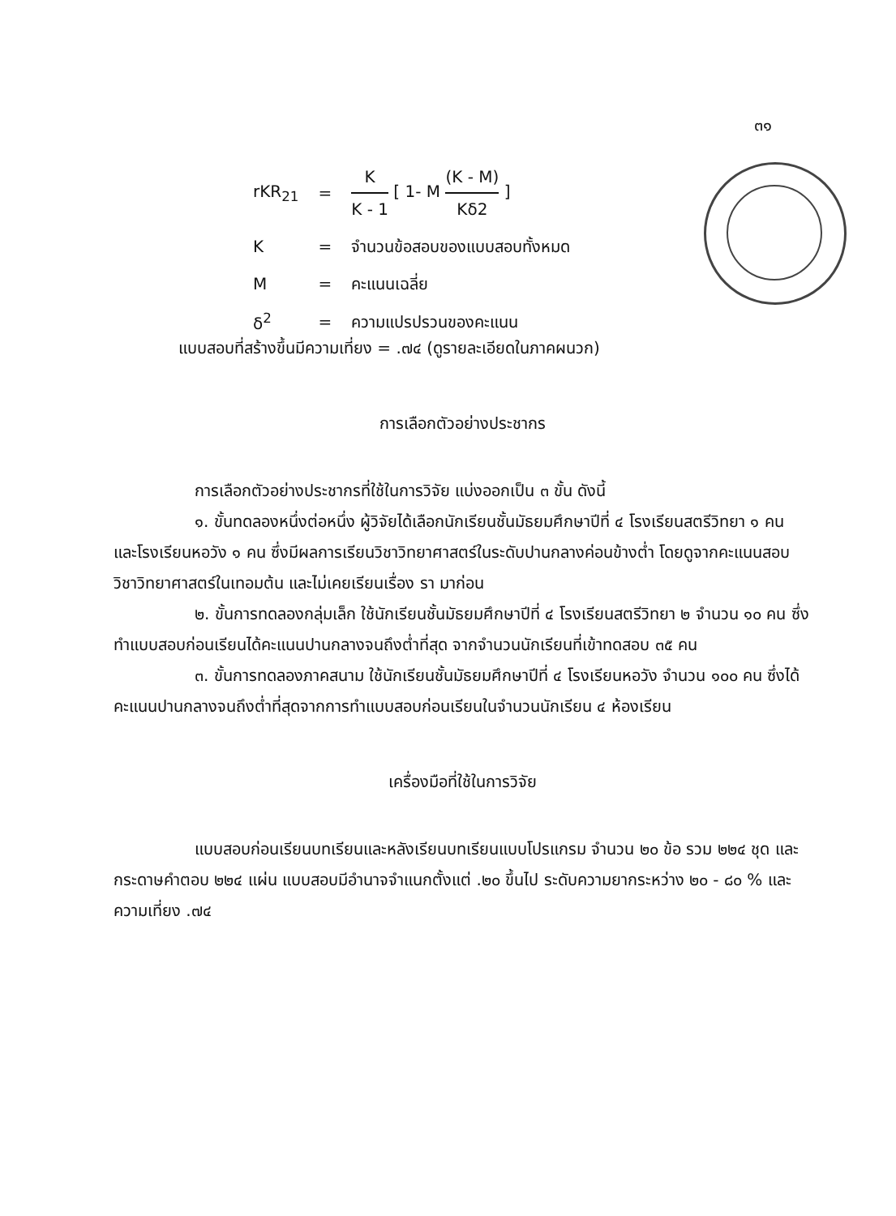๓๑
| rKR<sub>21</sub> | = | K K - 1 [ 1- M (K - M) Kδ2 ] |
| K | = | จำนวนข้อสอบของแบบสอบทั้งหมด |
| M | = | คะแนนเฉลี่ย |
| δ<sup>2</sup> | = | ความแปรปรวนของคะแนน |
แบบสอบที่สร้างขึ้นมีความเที่ยง = .๗๔ (ดูรายละเอียดในภาคผนวก)
การเลือกตัวอย่างประชากร
การเลือกตัวอย่างประชากรที่ใช้ในการวิจัย แบ่งออกเป็น ๓ ขั้น ดังนี้
๑. ขั้นทดลองหนึ่งต่อหนึ่ง ผู้วิจัยได้เลือกนักเรียนชั้นมัธยมศึกษาปีที่ ๔ โรงเรียนสตรีวิทยา ๑ คน และโรงเรียนหอวัง ๑ คน ซึ่งมีผลการเรียนวิชาวิทยาศาสตร์ในระดับปานกลางค่อนข้างต่ำ โดยดูจากคะแนนสอบวิชาวิทยาศาสตร์ในเทอมต้น และไม่เคยเรียนเรื่อง รา มาก่อน
๒. ขั้นการทดลองกลุ่มเล็ก ใช้นักเรียนชั้นมัธยมศึกษาปีที่ ๔ โรงเรียนสตรีวิทยา ๒ จำนวน ๑๐ คน ซึ่งทำแบบสอบก่อนเรียนได้คะแนนปานกลางจนถึงต่ำที่สุด จากจำนวนนักเรียนที่เข้าทดสอบ ๓๕ คน
๓. ขั้นการทดลองภาคสนาม ใช้นักเรียนชั้นมัธยมศึกษาปีที่ ๔ โรงเรียนหอวัง จำนวน ๑๐๐ คน ซึ่งได้คะแนนปานกลางจนถึงต่ำที่สุดจากการทำแบบสอบก่อนเรียนในจำนวนนักเรียน ๔ ห้องเรียน
เครื่องมือที่ใช้ในการวิจัย
แบบสอบก่อนเรียนบทเรียนและหลังเรียนบทเรียนแบบโปรแกรม จำนวน ๒๐ ข้อ รวม ๒๒๔ ชุด และกระดาษคำตอบ ๒๒๔ แผ่น แบบสอบมีอำนาจจำแนกตั้งแต่ .๒๐ ขึ้นไป ระดับความยากระหว่าง ๒๐ - ๘๐ % และความเที่ยง .๗๔